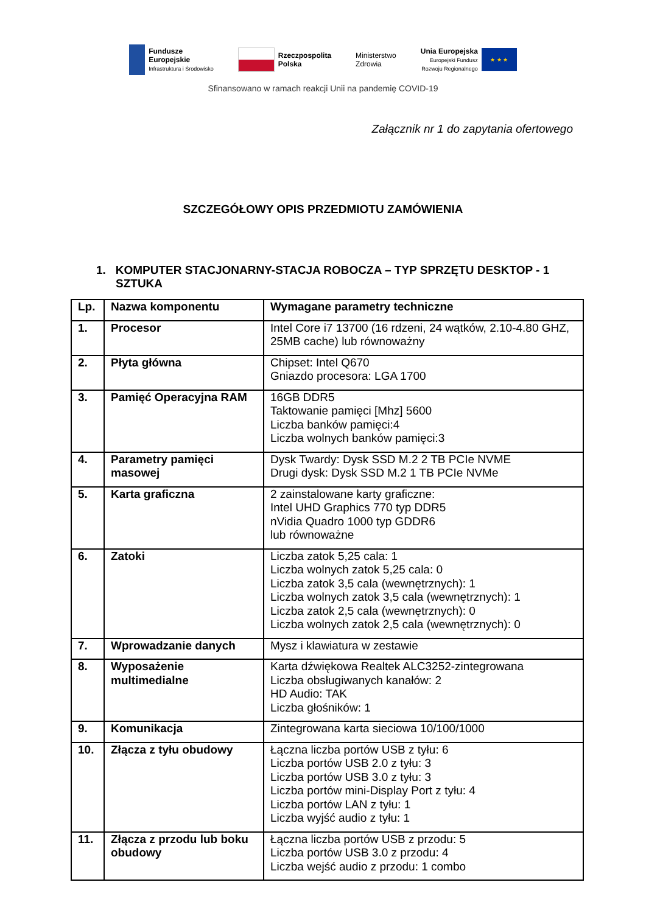Fundusze
Europejskie
Infrastruktura i Środowisko
Rzeczpospolita
Polska
Ministerstwo
Zdrowia
Unia Europejska
Europejski Fundusz
Rozwoju Regionalnego
★ ★ ★
Sfinansowano w ramach reakcji Unii na pandemię COVID-19
Załącznik nr 1 do zapytania ofertowego
SZCZEGÓŁOWY OPIS PRZEDMIOTU ZAMÓWIENIA
1. KOMPUTER STACJONARNY-STACJA ROBOCZA – TYP SPRZĘTU DESKTOP - 1 SZTUKA
| Lp. | Nazwa komponentu | Wymagane parametry techniczne |
| --- | --- | --- |
| 1. | Procesor | Intel Core i7 13700 (16 rdzeni, 24 wątków, 2.10-4.80 GHZ, 25MB cache) lub równoważny |
| 2. | Płyta główna | Chipset: Intel Q670 Gniazdo procesora: LGA 1700 |
| 3. | Pamięć Operacyjna RAM | 16GB DDR5 Taktowanie pamięci [Mhz] 5600 Liczba banków pamięci:4 Liczba wolnych banków pamięci:3 |
| 4. | Parametry pamięci masowej | Dysk Twardy: Dysk SSD M.2 2 TB PCIe NVME Drugi dysk: Dysk SSD M.2 1 TB PCIe NVMe |
| 5. | Karta graficzna | 2 zainstalowane karty graficzne: Intel UHD Graphics 770 typ DDR5 nVidia Quadro 1000 typ GDDR6 lub równoważne |
| 6. | Zatoki | Liczba zatok 5,25 cala: 1 Liczba wolnych zatok 5,25 cala: 0 Liczba zatok 3,5 cala (wewnętrznych): 1 Liczba wolnych zatok 3,5 cala (wewnętrznych): 1 Liczba zatok 2,5 cala (wewnętrznych): 0 Liczba wolnych zatok 2,5 cala (wewnętrznych): 0 |
| 7. | Wprowadzanie danych | Mysz i klawiatura w zestawie |
| 8. | Wyposażenie multimedialne | Karta dźwiękowa Realtek ALC3252-zintegrowana Liczba obsługiwanych kanałów: 2 HD Audio: TAK Liczba głośników: 1 |
| 9. | Komunikacja | Zintegrowana karta sieciowa 10/100/1000 |
| 10. | Złącza z tyłu obudowy | Łączna liczba portów USB z tyłu: 6 Liczba portów USB 2.0 z tyłu: 3 Liczba portów USB 3.0 z tyłu: 3 Liczba portów mini-Display Port z tyłu: 4 Liczba portów LAN z tyłu: 1 Liczba wyjść audio z tyłu: 1 |
| 11. | Złącza z przodu lub boku obudowy | Łączna liczba portów USB z przodu: 5 Liczba portów USB 3.0 z przodu: 4 Liczba wejść audio z przodu: 1 combo |